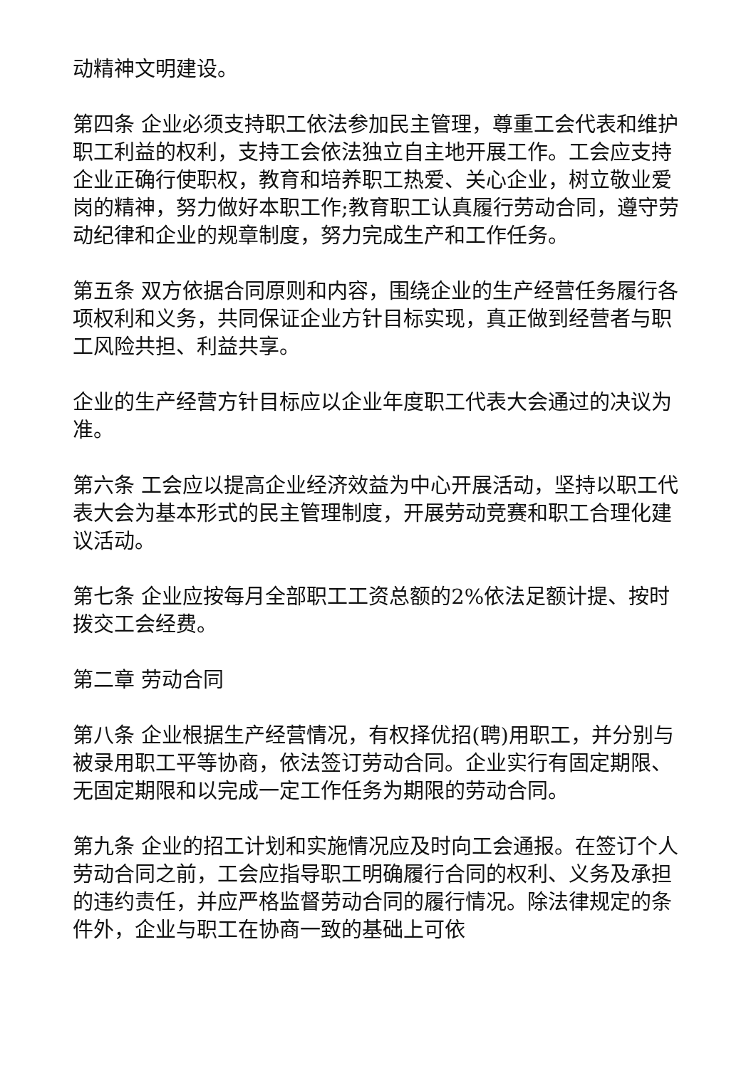动精神文明建设。
第四条 企业必须支持职工依法参加民主管理，尊重工会代表和维护职工利益的权利，支持工会依法独立自主地开展工作。工会应支持企业正确行使职权，教育和培养职工热爱、关心企业，树立敬业爱岗的精神，努力做好本职工作;教育职工认真履行劳动合同，遵守劳动纪律和企业的规章制度，努力完成生产和工作任务。
第五条 双方依据合同原则和内容，围绕企业的生产经营任务履行各项权利和义务，共同保证企业方针目标实现，真正做到经营者与职工风险共担、利益共享。
企业的生产经营方针目标应以企业年度职工代表大会通过的决议为准。
第六条 工会应以提高企业经济效益为中心开展活动，坚持以职工代表大会为基本形式的民主管理制度，开展劳动竞赛和职工合理化建议活动。
第七条 企业应按每月全部职工工资总额的2%依法足额计提、按时拨交工会经费。
第二章 劳动合同
第八条 企业根据生产经营情况，有权择优招(聘)用职工，并分别与被录用职工平等协商，依法签订劳动合同。企业实行有固定期限、无固定期限和以完成一定工作任务为期限的劳动合同。
第九条 企业的招工计划和实施情况应及时向工会通报。在签订个人劳动合同之前，工会应指导职工明确履行合同的权利、义务及承担的违约责任，并应严格监督劳动合同的履行情况。除法律规定的条件外，企业与职工在协商一致的基础上可依